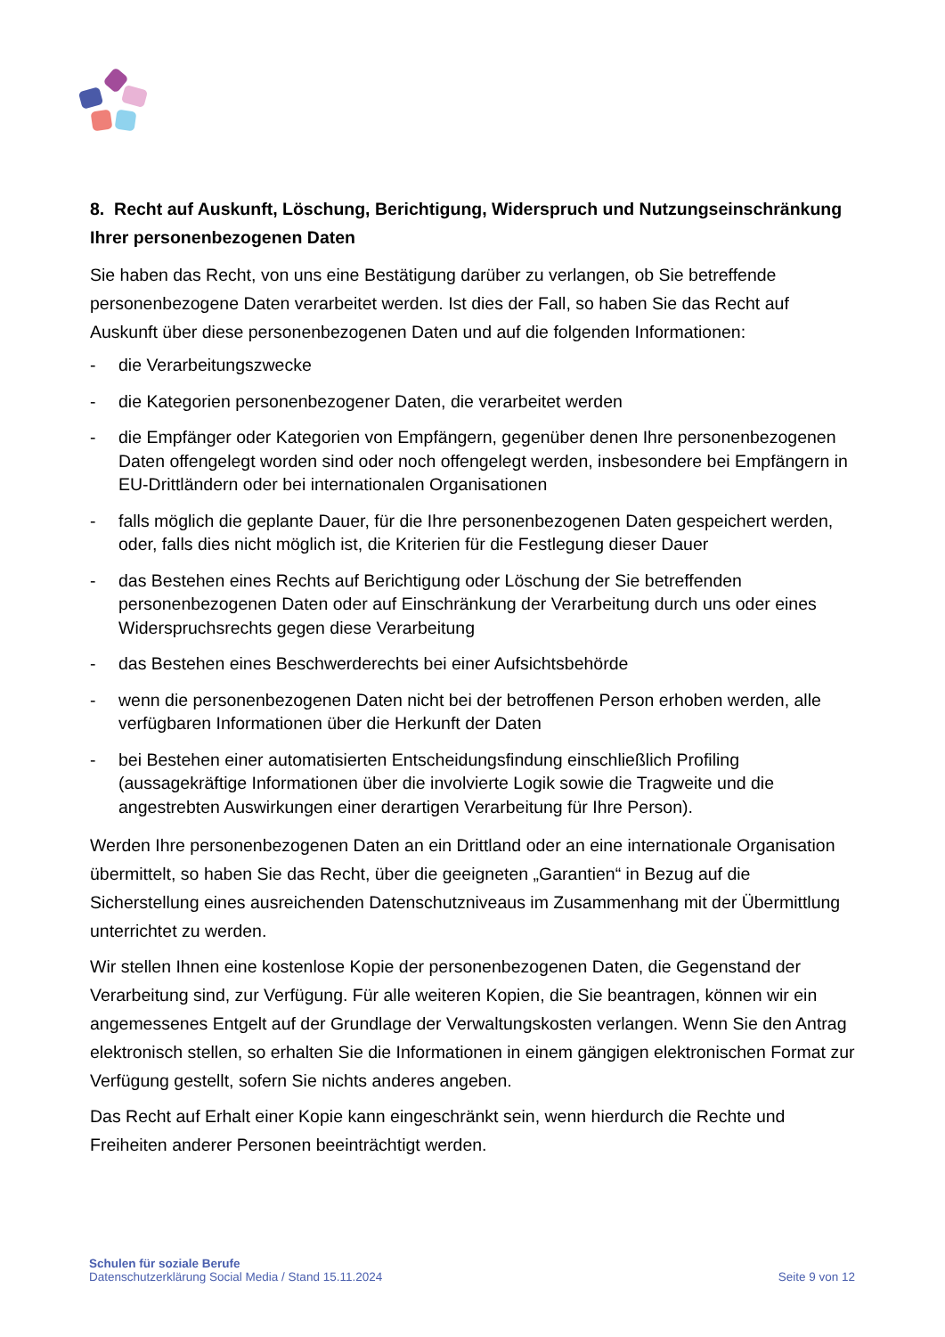8. Recht auf Auskunft, Löschung, Berichtigung, Widerspruch und Nutzungseinschränkung Ihrer personenbezogenen Daten
Sie haben das Recht, von uns eine Bestätigung darüber zu verlangen, ob Sie betreffende personenbezogene Daten verarbeitet werden. Ist dies der Fall, so haben Sie das Recht auf Auskunft über diese personenbezogenen Daten und auf die folgenden Informationen:
- die Verarbeitungszwecke
- die Kategorien personenbezogener Daten, die verarbeitet werden
- die Empfänger oder Kategorien von Empfängern, gegenüber denen Ihre personenbezogenen Daten offengelegt worden sind oder noch offengelegt werden, insbesondere bei Empfängern in EU-Drittländern oder bei internationalen Organisationen
- falls möglich die geplante Dauer, für die Ihre personenbezogenen Daten gespeichert werden, oder, falls dies nicht möglich ist, die Kriterien für die Festlegung dieser Dauer
- das Bestehen eines Rechts auf Berichtigung oder Löschung der Sie betreffenden personenbezogenen Daten oder auf Einschränkung der Verarbeitung durch uns oder eines Widerspruchsrechts gegen diese Verarbeitung
- das Bestehen eines Beschwerderechts bei einer Aufsichtsbehörde
- wenn die personenbezogenen Daten nicht bei der betroffenen Person erhoben werden, alle verfügbaren Informationen über die Herkunft der Daten
- bei Bestehen einer automatisierten Entscheidungsfindung einschließlich Profiling (aussagekräftige Informationen über die involvierte Logik sowie die Tragweite und die angestrebten Auswirkungen einer derartigen Verarbeitung für Ihre Person).
Werden Ihre personenbezogenen Daten an ein Drittland oder an eine internationale Organisation übermittelt, so haben Sie das Recht, über die geeigneten „Garantien“ in Bezug auf die Sicherstellung eines ausreichenden Datenschutzniveaus im Zusammenhang mit der Übermittlung unterrichtet zu werden.
Wir stellen Ihnen eine kostenlose Kopie der personenbezogenen Daten, die Gegenstand der Verarbeitung sind, zur Verfügung. Für alle weiteren Kopien, die Sie beantragen, können wir ein angemessenes Entgelt auf der Grundlage der Verwaltungskosten verlangen. Wenn Sie den Antrag elektronisch stellen, so erhalten Sie die Informationen in einem gängigen elektronischen Format zur Verfügung gestellt, sofern Sie nichts anderes angeben.
Das Recht auf Erhalt einer Kopie kann eingeschränkt sein, wenn hierdurch die Rechte und Freiheiten anderer Personen beeinträchtigt werden.
Schulen für soziale Berufe
Datenschutzerklärung Social Media / Stand 15.11.2024
Seite 9 von 12